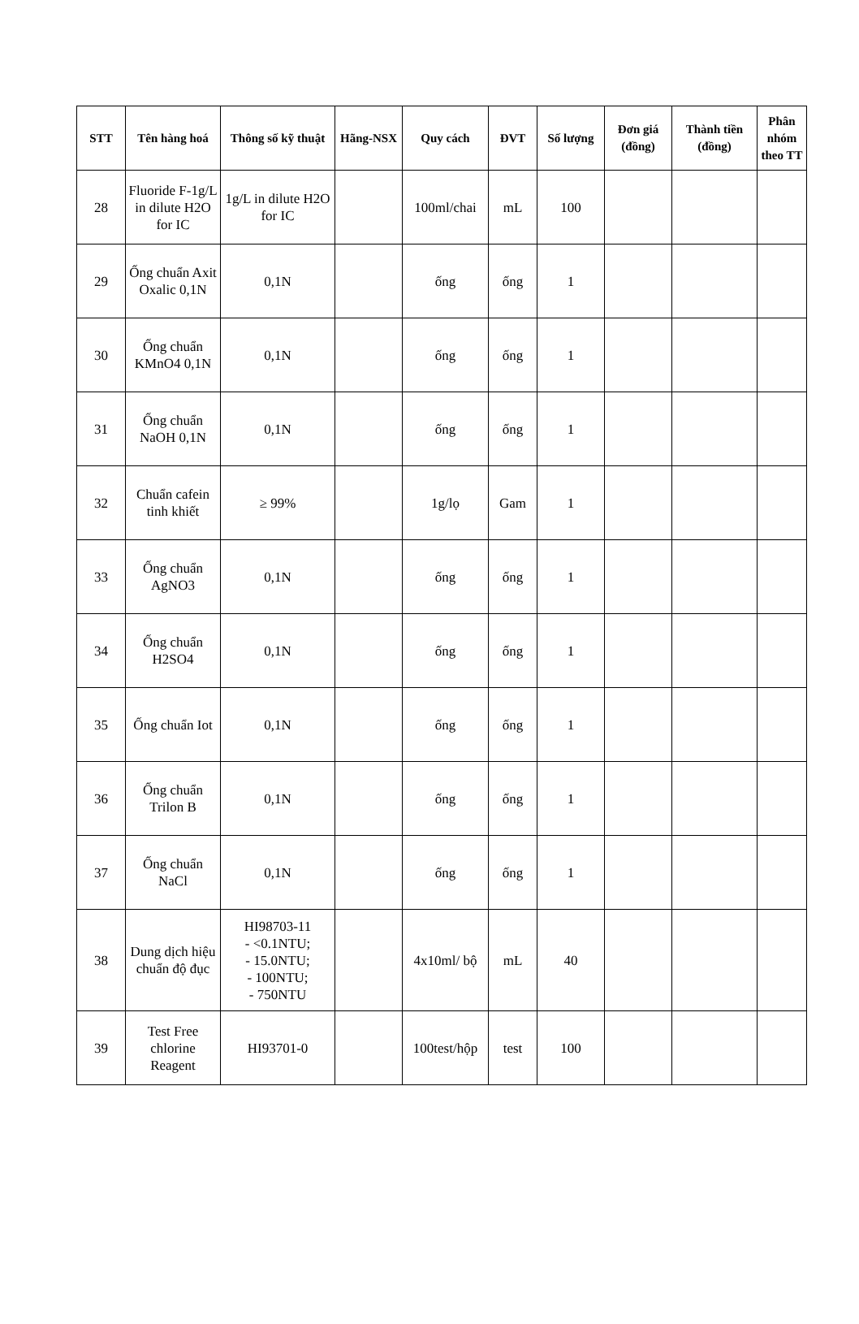| STT | Tên hàng hoá | Thông số kỹ thuật | Hãng-NSX | Quy cách | ĐVT | Số lượng | Đơn giá (đồng) | Thành tiền (đồng) | Phân nhóm theo TT |
| --- | --- | --- | --- | --- | --- | --- | --- | --- | --- |
| 28 | Fluoride F-1g/L in dilute H2O for IC | 1g/L in dilute H2O for IC | | 100ml/chai | mL | 100 | | | |
| 29 | Ống chuẩn Axit Oxalic 0,1N | 0,1N | | ống | ống | 1 | | | |
| 30 | Ống chuẩn KMnO4 0,1N | 0,1N | | ống | ống | 1 | | | |
| 31 | Ống chuẩn NaOH 0,1N | 0,1N | | ống | ống | 1 | | | |
| 32 | Chuẩn cafein tinh khiết | ≥ 99% | | 1g/lọ | Gam | 1 | | | |
| 33 | Ống chuẩn AgNO3 | 0,1N | | ống | ống | 1 | | | |
| 34 | Ống chuẩn H2SO4 | 0,1N | | ống | ống | 1 | | | |
| 35 | Ống chuẩn Iot | 0,1N | | ống | ống | 1 | | | |
| 36 | Ống chuẩn Trilon B | 0,1N | | ống | ống | 1 | | | |
| 37 | Ống chuẩn NaCl | 0,1N | | ống | ống | 1 | | | |
| 38 | Dung dịch hiệu chuẩn độ đục | HI98703-11 - <0.1NTU; - 15.0NTU; - 100NTU; - 750NTU | | 4x10ml/ bộ | mL | 40 | | | |
| 39 | Test Free chlorine Reagent | HI93701-0 | | 100test/hộp | test | 100 | | | |